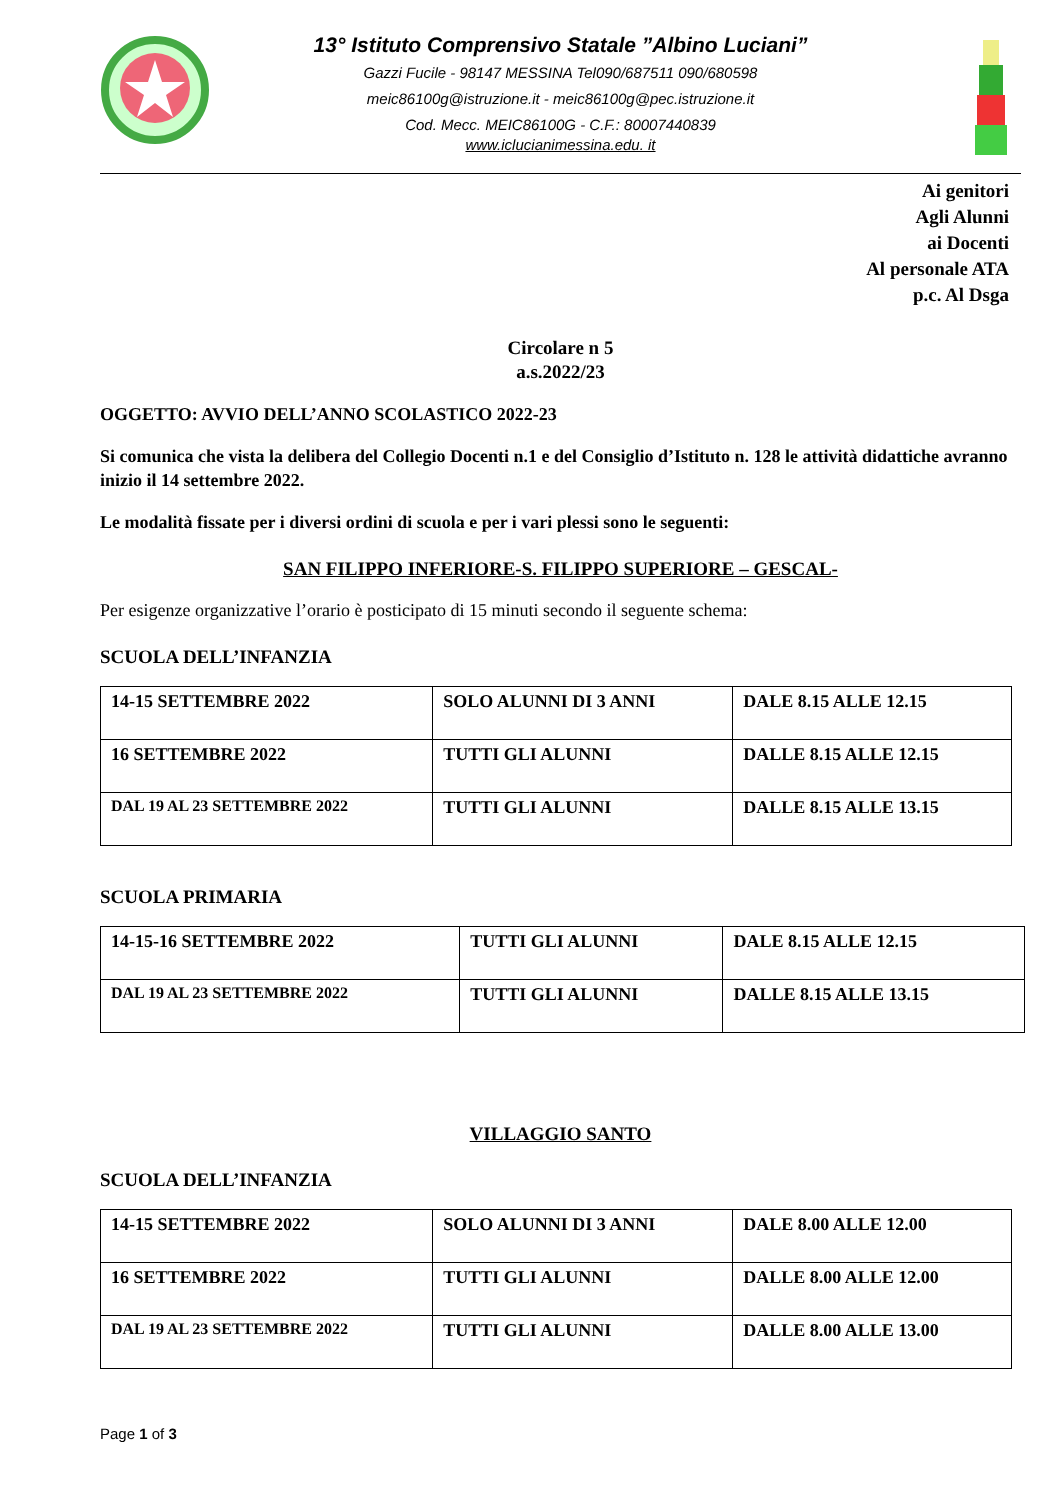13° Istituto Comprensivo Statale ”Albino Luciani”
Gazzi Fucile - 98147 MESSINA Tel090/687511 090/680598
meic86100g@istruzione.it - meic86100g@pec.istruzione.it
Cod. Mecc. MEIC86100G - C.F.: 80007440839
www.iclucianimessina.edu. it
Ai genitori
Agli Alunni
ai Docenti
Al personale ATA
p.c. Al Dsga
Circolare n 5
a.s.2022/23
OGGETTO: AVVIO DELL’ANNO SCOLASTICO 2022-23
Si comunica che vista la delibera del Collegio Docenti n.1 e del Consiglio d’Istituto n. 128 le attività didattiche avranno inizio il 14 settembre 2022.
Le modalità fissate per i diversi ordini di scuola e per i vari plessi sono le seguenti:
SAN FILIPPO INFERIORE-S. FILIPPO SUPERIORE – GESCAL-
Per esigenze organizzative l’orario è posticipato di 15 minuti secondo il seguente schema:
SCUOLA DELL’INFANZIA
| 14-15 SETTEMBRE 2022 | SOLO ALUNNI DI 3 ANNI | DALE 8.15 ALLE 12.15 |
| 16 SETTEMBRE 2022 | TUTTI GLI ALUNNI | DALLE 8.15 ALLE 12.15 |
| DAL 19 AL 23 SETTEMBRE 2022 | TUTTI GLI ALUNNI | DALLE 8.15 ALLE 13.15 |
SCUOLA PRIMARIA
| 14-15-16 SETTEMBRE 2022 | TUTTI GLI ALUNNI | DALE 8.15 ALLE 12.15 |
| DAL 19 AL 23 SETTEMBRE 2022 | TUTTI GLI ALUNNI | DALLE 8.15 ALLE 13.15 |
VILLAGGIO SANTO
SCUOLA DELL’INFANZIA
| 14-15 SETTEMBRE 2022 | SOLO ALUNNI DI 3 ANNI | DALE 8.00 ALLE 12.00 |
| 16 SETTEMBRE 2022 | TUTTI GLI ALUNNI | DALLE 8.00 ALLE 12.00 |
| DAL 19 AL 23 SETTEMBRE 2022 | TUTTI GLI ALUNNI | DALLE 8.00 ALLE 13.00 |
Page 1 of 3